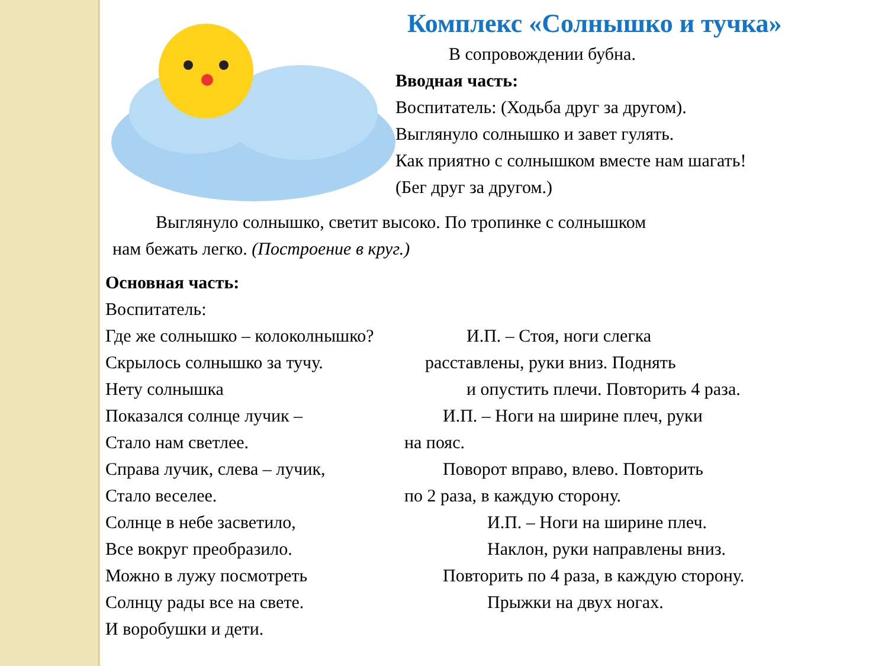Комплекс «Солнышко и тучка»
В сопровождении бубна.
Вводная часть:
Воспитатель: (Ходьба друг за другом).
Выглянуло солнышко и завет гулять.
Как приятно с солнышком вместе нам шагать!
(Бег друг за другом.)
Выглянуло солнышко, светит высоко. По тропинке с солнышком
нам бежать легко. (Построение в круг.)
Основная часть:
Воспитатель:
Где же солнышко – колоколнышко?
И.П. – Стоя, ноги слегка
Скрылось солнышко за тучу. расставлены, руки вниз. Поднять
Нету солнышка и опустить плечи. Повторить 4 раза.
Показался солнце лучик – И.П. – Ноги на ширине плеч, руки
Стало нам светлее. на пояс.
Справа лучик, слева – лучик,
Поворот вправо, влево. Повторить
Стало веселее. по 2 раза, в каждую сторону.
Солнце в небе засветило, И.П. – Ноги на ширине плеч.
Все вокруг преобразило. Наклон, руки направлены вниз.
Можно в лужу посмотреть Повторить по 4 раза, в каждую сторону.
Солнцу рады все на свете. Прыжки на двух ногах.
И воробушки и дети.